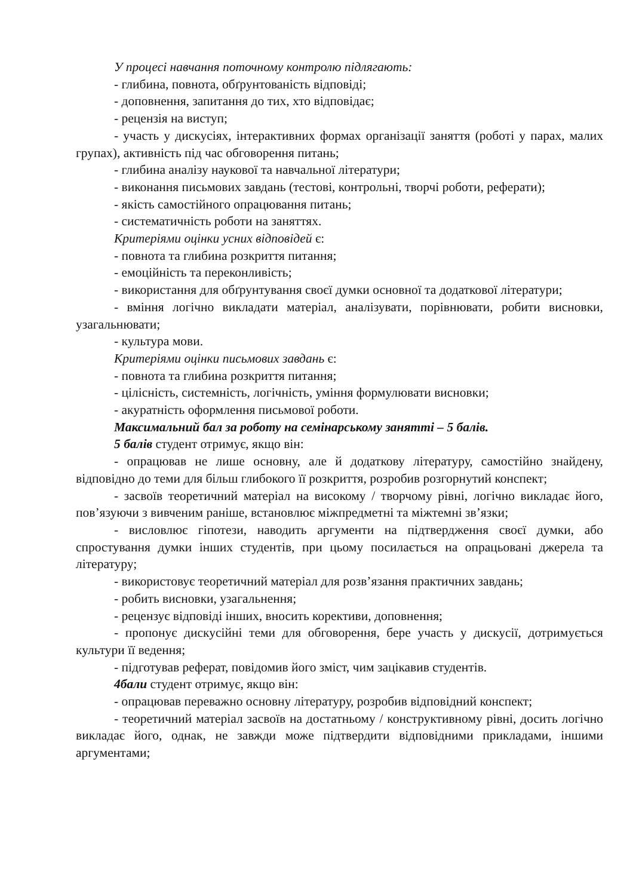У процесі навчання поточному контролю підлягають:
- глибина, повнота, обґрунтованість відповіді;
- доповнення, запитання до тих, хто відповідає;
- рецензія на виступ;
- участь у дискусіях, інтерактивних формах організації заняття (роботі у парах, малих групах), активність під час обговорення питань;
- глибина аналізу наукової та навчальної літератури;
- виконання письмових завдань (тестові, контрольні, творчі роботи, реферати);
- якість самостійного опрацювання питань;
- систематичність роботи на заняттях.
Критеріями оцінки усних відповідей є:
- повнота та глибина розкриття питання;
- емоційність та переконливість;
- використання для обґрунтування своєї думки основної та додаткової літератури;
- вміння логічно викладати матеріал, аналізувати, порівнювати, робити висновки, узагальнювати;
- культура мови.
Критеріями оцінки письмових завдань є:
- повнота та глибина розкриття питання;
- цілісність, системність, логічність, уміння формулювати висновки;
- акуратність оформлення письмової роботи.
Максимальний бал за роботу на семінарському занятті – 5 балів.
5 балів студент отримує, якщо він:
- опрацював не лише основну, але й додаткову літературу, самостійно знайдену, відповідно до теми для більш глибокого її розкриття, розробив розгорнутий конспект;
- засвоїв теоретичний матеріал на високому / творчому рівні, логічно викладає його, пов’язуючи з вивченим раніше, встановлює міжпредметні та міжтемні зв’язки;
- висловлює гіпотези, наводить аргументи на підтвердження своєї думки, або спростування думки інших студентів, при цьому посилається на опрацьовані джерела та літературу;
- використовує теоретичний матеріал для розв’язання практичних завдань;
- робить висновки, узагальнення;
- рецензує відповіді інших, вносить корективи, доповнення;
- пропонує дискусійні теми для обговорення, бере участь у дискусії, дотримується культури її ведення;
- підготував реферат, повідомив його зміст, чим зацікавив студентів.
4бали студент отримує, якщо він:
- опрацював переважно основну літературу, розробив відповідний конспект;
- теоретичний матеріал засвоїв на достатньому / конструктивному рівні, досить логічно викладає його, однак, не завжди може підтвердити відповідними прикладами, іншими аргументами;